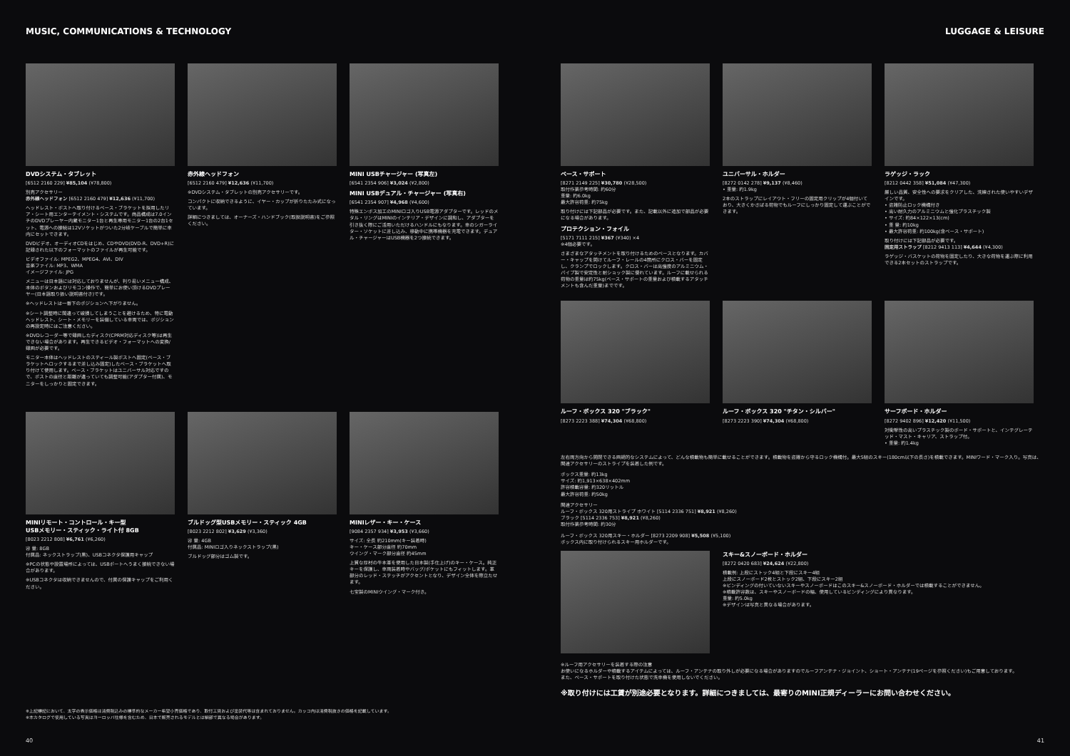MUSIC, COMMUNICATIONS & TECHNOLOGY
DVDシステム・タブレット
[6512 2160 229] ¥85,104 (¥78,800)
別売アクセサリー
赤外線ヘッドフォン [6512 2160 479] ¥12,636 (¥11,700)
ヘッドレスト・ポストへ取り付けるベース・ブラケットを採用したリア・シート用エンターテイメント・システムです。商品構成は7.0インチのDVDプレーヤー内蔵モニター1台と再生専用モニター1台の2台1セット、電源への接続は12Vソケットがついた2分岐ケーブルで簡単に車内にセットできます。
DVDビデオ、オーディオCDをはじめ、CDやDVD(DVD-R、DVD+R)に記録された以下のフォーマットのファイルが再生可能です。
ビデオファイル: MPEG2、MPEG4、AVI、DIV
音楽ファイル: MP3、WMA
イメージファイル: JPG
メニューは日本語には対応しておりませんが、判り易いメニュー構成、本体のボタンおよびリモコン操作で、簡単にお使い頂けるDVDプレーヤー(日本語取り扱い説明書付き)です。
※ヘッドレストは一番下のポジションへ下がりません。
※シート調整時に間違って破損してしまうことを避けるため、特に電動ヘッドレスト、シート・メモリーを装備している車両では、ポジションの再設定時にはご注意ください。
※DVDレコーダー等で録画したディスク(CPRM対応ディスク等)は再生できない場合があります。再生できるビデオ・フォーマットへの変換/録画が必要です。
モニター本体はヘッドレストのスティール製ポストへ固定(ベース・ブラケットへロックするまで差し込み固定)したベース・ブラケットへ取り付けて使用します。ベース・ブラケットはユニバーサル対応ですので、ポストの直径と距離が違っていても調整可能(アダプター付属)、モニターをしっかりと固定できます。
赤外線ヘッドフォン
[6512 2160 479] ¥12,636 (¥11,700)
※DVDシステム・タブレットの別売アクセサリーです。
コンパクトに収納できるように、イヤー・カップが折りたたみ式になっています。
詳細につきましては、オーナーズ・ハンドブック(取扱説明書)をご参照ください。
MINI USBチャージャー (写真左)
[6541 2354 906] ¥3,024 (¥2,800)
MINI USBデュアル・チャージャー (写真右)
[6541 2354 907] ¥4,968 (¥4,600)
特殊エンボス加工のMINIロゴ入りUSB電源アダプターです。レッドのメタル・リングはMINIのインテリア・デザインに調和し、アダプターを引き抜く際にご活用いただけるハンドルにもなります。車のシガーライター・ソケットに差し込み、移動中に携帯機器を充電できます。デュアル・チャージャーはUSB機器を2つ接続できます。
MINIリモート・コントロール・キー型
USBメモリー・スティック・ライト付 8GB
[8023 2212 808] ¥6,761 (¥6,260)
容 量: 8GB
付属品: ネックストラップ(黒)、USBコネクタ保護用キャップ
※PCの状態や設置場所によっては、USBポートへうまく接続できない場合があります。
※USBコネクタは収納できませんので、付属の保護キャップをご利用ください。
ブルドッグ型USBメモリー・スティック 4GB
[8023 2212 802] ¥3,629 (¥3,360)
容 量: 4GB
付属品: MINIロゴ入りネックストラップ(黒)
ブルドッグ部分はゴム製です。
MINIレザー・キー・ケース
[9084 2357 934] ¥3,953 (¥3,660)
サイズ: 全長 約210mm(キー装着時)
キー・ケース部分直径 約70mm
ウイング・マーク部分直径 約45mm
上質な厚材の牛本革を使用した日本製(手仕上げ)のキー・ケース。純正キーを保護し、車両装着時やバッグ/ポケットにもフィットします。革部分のレッド・ステッチがアクセントとなり、デザイン全体を際立たせます。
七宝製のMINIウイング・マーク付き。
※上記標記において、太字の表示価格は消費税込みの標準的なメーカー希望小売価格であり、取付工賃および塗装代等は含まれておりません。カッコ内は消費税抜きの価格を記載しています。
※本カタログで使用している写真はヨーロッパ仕様を含むため、日本で販売されるモデルとは細部で異なる場合があります。
40
LUGGAGE & LEISURE
ベース・サポート
[8271 2149 225] ¥30,780 (¥28,500)
取付作業参考時間: 約60分
重量: 約6.0kg
最大許容荷重: 約75kg
取り付けには下記部品が必要です。また、記載以外に追加で部品が必要になる場合があります。
プロテクション・フォイル
[5171 7111 215] ¥367 (¥340) ×4
※4個必要です。
さまざまなアタッチメントを取り付けるためのベースとなります。カバー・キャップを開けてルーフ・レールの4箇所にクロス・バーを固定し、クランプでロックします。クロス・バーは高強度のアルミニウム・パイプ製で安定性と耐ショック製に優れています。ルーフに載せられる荷物の重量は約75kg(ベース・サポートの重量および積載するアタッチメントも含んだ重量)までです。
ユニバーサル・ホルダー
[8272 0142 278] ¥9,137 (¥8,460)
• 重量: 約1.9kg
2本のストラップにレイアウト・フリーの固定用クリップが4個付いており、大きくかさばる荷物でもルーフにしっかり固定して運ぶことができます。
ラゲッジ・ラック
[8212 0442 358] ¥51,084 (¥47,300)
厳しい品質、安全性への要求をクリアした、洗練された使いやすいデザインです。
• 盗難防止ロック機構付き
• 高い耐久力のアルミニウムと強化プラスチック製
• サイズ: 約84×122×13(cm)
• 重 量: 約10kg
• 最大許容荷重: 約100kg(含ベース・サポート)
取り付けには下記部品が必要です。
固定用ストラップ [8212 9413 113] ¥4,644 (¥4,300)
ラゲッジ・バスケットの荷物を固定したり、大きな荷物を運ぶ際に利用できる2本セットのストラップです。
ルーフ・ボックス 320 "ブラック"
[8273 2223 388] ¥74,304 (¥68,800)
ルーフ・ボックス 320 "チタン・シルバー"
[8273 2223 390] ¥74,304 (¥68,800)
サーフボード・ホルダー
[8272 9402 896] ¥12,420 (¥11,500)
対衝撃性の高いプラスチック製のボード・サポートと、インテグレーテッド・マスト・キャリア、ストラップ付。
• 重量: 約1.4kg
左右両方向から開閉できる画期的なシステムによって、どんな積載物も簡単に載せることができます。積載物を盗難から守るロック機構付。最大5組のスキー(180cm以下の長さ)を積載できます。MINIワード・マーク入り。写真は、関連アクセサリーのストライプを装着した例です。
ボックス重量: 約13kg
サイズ: 約1,913×638×402mm
許容積載容量: 約320リットル
最大許容荷重: 約50kg
関連アクセサリー
ルーフ・ボックス 320用ストライプ ホワイト [5114 2336 751] ¥8,921 (¥8,260)
ブラック [5114 2336 753] ¥8,921 (¥8,260)
取付作業参考時間: 約30分
ルーフ・ボックス 320用スキー・ホルダー [8273 2209 908] ¥5,508 (¥5,100)
ボックス内に取り付けられるスキー用ホルダーです。
スキー&スノーボード・ホルダー
[8272 0420 683] ¥24,624 (¥22,800)
積載例: 上段にストック4組と下段にスキー4組
上段にスノーボード2枚とストック2組、下段にスキー2組
※ビンディングの付いていないスキーやスノーボードはこのスキー&スノーボード・ホルダーでは積載することができません。
※積載許容数は、スキーやスノーボードの幅、使用しているビンディングにより異なります。
重量: 約5.0kg
※デザインは写真と異なる場合があります。
※ルーフ用アクセサリーを装着する際の注意
お使いになるホルダーや積載するアイテムによっては、ルーフ・アンテナの取り外しが必要になる場合がありますのでルーフアンテナ・ジョイント、ショート・アンテナ(19ページを参照ください)もご用意しております。
また、ベース・サポートを取り付けた状態で洗車機を使用しないでください。
※取り付けには工賃が別途必要となります。詳細につきましては、最寄りのMINI正規ディーラーにお問い合わせください。
41